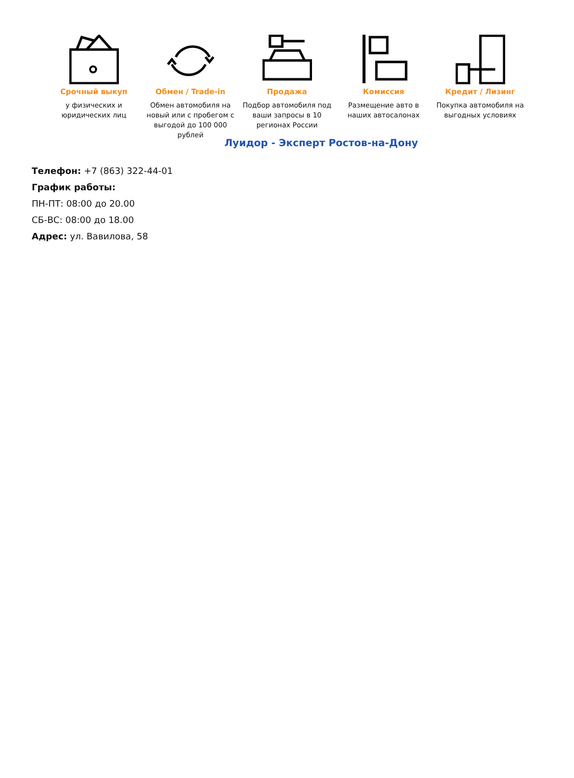Срочный выкуп
у физических и юридических лиц
Обмен / Trade-in
Обмен автомобиля на новый или с пробегом с выгодой до 100 000 рублей
Продажа
Подбор автомобиля под ваши запросы в 10 регионах России
Комиссия
Размещение авто в наших автосалонах
Кредит / Лизинг
Покупка автомобиля на выгодных условиях
Луидор - Эксперт Ростов-на-Дону
Телефон: +7 (863) 322-44-01
График работы:
ПН-ПТ: 08:00 до 20.00
СБ-ВС: 08:00 до 18.00
Адрес: ул. Вавилова, 58